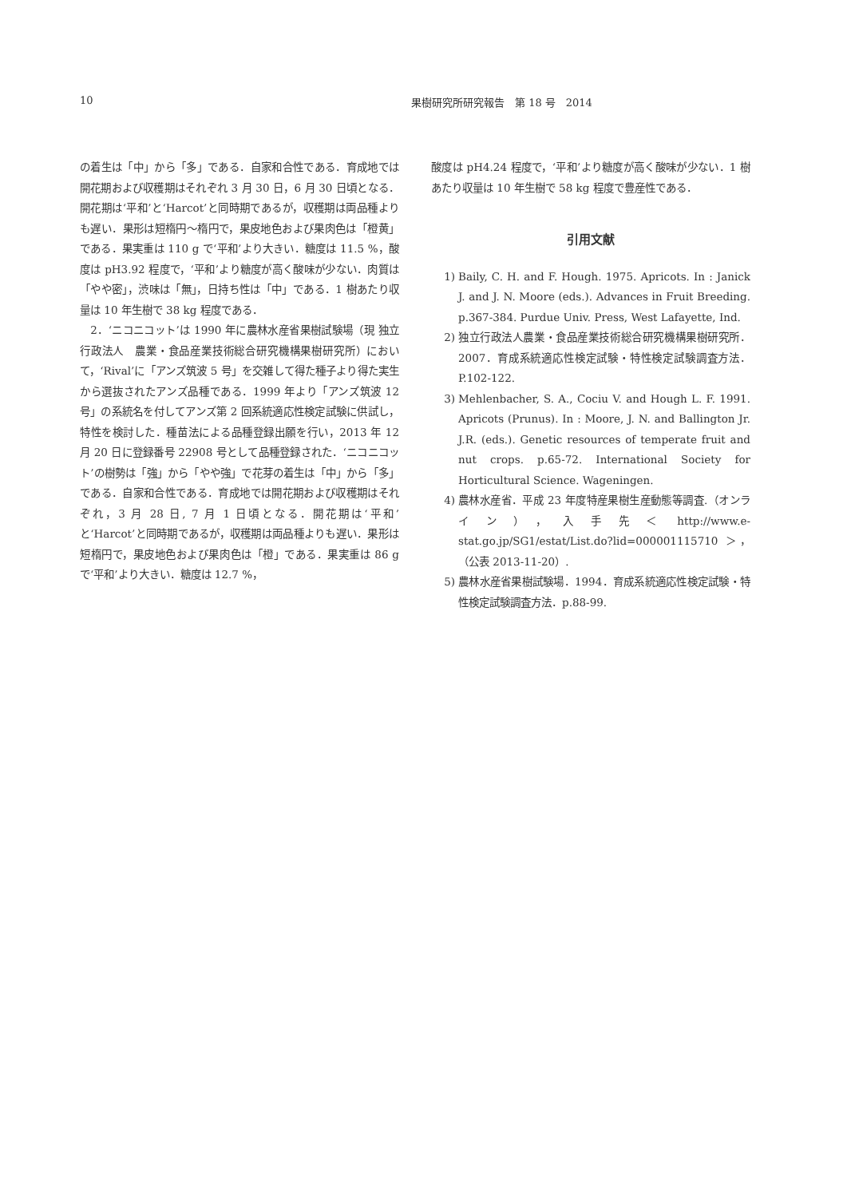10 果樹研究所研究報告　第 18 号　2014
の着生は「中」から「多」である．自家和合性である．育成地では開花期および収穫期はそれぞれ 3 月 30 日，6 月 30 日頃となる．開花期は‘平和’と‘Harcot’と同時期であるが，収穫期は両品種よりも遅い．果形は短楕円～楕円で，果皮地色および果肉色は「橙黄」である．果実重は 110 g で‘平和’より大きい．糖度は 11.5 %，酸度は pH3.92 程度で，‘平和’より糖度が高く酸味が少ない．肉質は「やや密」，渋味は「無」，日持ち性は「中」である．1 樹あたり収量は 10 年生樹で 38 kg 程度である．
　2．‘ニコニコット’は 1990 年に農林水産省果樹試験場（現 独立行政法人　農業・食品産業技術総合研究機構果樹研究所）において，‘Rival’に「アンズ筑波 5 号」を交雑して得た種子より得た実生から選抜されたアンズ品種である．1999 年より「アンズ筑波 12 号」の系統名を付してアンズ第 2 回系統適応性検定試験に供試し，特性を検討した．種苗法による品種登録出願を行い，2013 年 12 月 20 日に登録番号 22908 号として品種登録された．‘ニコニコット’の樹勢は「強」から「やや強」で花芽の着生は「中」から「多」である．自家和合性である．育成地では開花期および収穫期はそれぞれ，3 月 28 日, 7 月 1 日頃となる．開花期は‘平和’と‘Harcot’と同時期であるが，収穫期は両品種よりも遅い．果形は短楕円で，果皮地色および果肉色は「橙」である．果実重は 86 g で‘平和’より大きい．糖度は 12.7 %，
酸度は pH4.24 程度で，‘平和’より糖度が高く酸味が少ない．1 樹あたり収量は 10 年生樹で 58 kg 程度で豊産性である．
引用文献
1) Baily, C. H. and F. Hough. 1975. Apricots. In : Janick J. and J. N. Moore (eds.). Advances in Fruit Breeding. p.367-384. Purdue Univ. Press, West Lafayette, Ind.
2) 独立行政法人農業・食品産業技術総合研究機構果樹研究所．2007．育成系統適応性検定試験・特性検定試験調査方法．P.102-122.
3) Mehlenbacher, S. A., Cociu V. and Hough L. F. 1991. Apricots (Prunus). In : Moore, J. N. and Ballington Jr. J.R. (eds.). Genetic resources of temperate fruit and nut crops. p.65-72. International Society for Horticultural Science. Wageningen.
4) 農林水産省．平成 23 年度特産果樹生産動態等調査.（オンライン），入手先＜ http://www.e-stat.go.jp/SG1/estat/List.do?lid=000001115710 ＞，（公表 2013-11-20）.
5) 農林水産省果樹試験場．1994．育成系統適応性検定試験・特性検定試験調査方法．p.88-99.